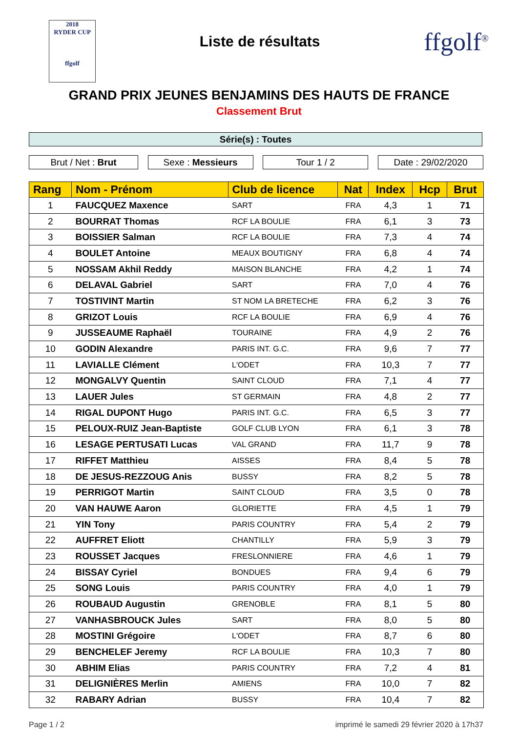2018
RYDER CUP
ffgolf
Liste de résultats
ffgolf<sup>®</sup>
GRAND PRIX JEUNES BENJAMINS DES HAUTS DE FRANCE
Classement Brut
Série(s) : Toutes
Brut / Net : Brut Sexe : Messieurs Tour 1 / 2 Date : 29/02/2020
| Rang | Nom - Prénom | Club de licence | Nat | Index | Hcp | Brut |
| --- | --- | --- | --- | --- | --- | --- |
| 1 | FAUCQUEZ Maxence | SART | FRA | 4,3 | 1 | 71 |
| 2 | BOURRAT Thomas | RCF LA BOULIE | FRA | 6,1 | 3 | 73 |
| 3 | BOISSIER Salman | RCF LA BOULIE | FRA | 7,3 | 4 | 74 |
| 4 | BOULET Antoine | MEAUX BOUTIGNY | FRA | 6,8 | 4 | 74 |
| 5 | NOSSAM Akhil Reddy | MAISON BLANCHE | FRA | 4,2 | 1 | 74 |
| 6 | DELAVAL Gabriel | SART | FRA | 7,0 | 4 | 76 |
| 7 | TOSTIVINT Martin | ST NOM LA BRETECHE | FRA | 6,2 | 3 | 76 |
| 8 | GRIZOT Louis | RCF LA BOULIE | FRA | 6,9 | 4 | 76 |
| 9 | JUSSEAUME Raphaël | TOURAINE | FRA | 4,9 | 2 | 76 |
| 10 | GODIN Alexandre | PARIS INT. G.C. | FRA | 9,6 | 7 | 77 |
| 11 | LAVIALLE Clément | L'ODET | FRA | 10,3 | 7 | 77 |
| 12 | MONGALVY Quentin | SAINT CLOUD | FRA | 7,1 | 4 | 77 |
| 13 | LAUER Jules | ST GERMAIN | FRA | 4,8 | 2 | 77 |
| 14 | RIGAL DUPONT Hugo | PARIS INT. G.C. | FRA | 6,5 | 3 | 77 |
| 15 | PELOUX-RUIZ Jean-Baptiste | GOLF CLUB LYON | FRA | 6,1 | 3 | 78 |
| 16 | LESAGE PERTUSATI Lucas | VAL GRAND | FRA | 11,7 | 9 | 78 |
| 17 | RIFFET Matthieu | AISSES | FRA | 8,4 | 5 | 78 |
| 18 | DE JESUS-REZZOUG Anis | BUSSY | FRA | 8,2 | 5 | 78 |
| 19 | PERRIGOT Martin | SAINT CLOUD | FRA | 3,5 | 0 | 78 |
| 20 | VAN HAUWE Aaron | GLORIETTE | FRA | 4,5 | 1 | 79 |
| 21 | YIN Tony | PARIS COUNTRY | FRA | 5,4 | 2 | 79 |
| 22 | AUFFRET Eliott | CHANTILLY | FRA | 5,9 | 3 | 79 |
| 23 | ROUSSET Jacques | FRESLONNIERE | FRA | 4,6 | 1 | 79 |
| 24 | BISSAY Cyriel | BONDUES | FRA | 9,4 | 6 | 79 |
| 25 | SONG Louis | PARIS COUNTRY | FRA | 4,0 | 1 | 79 |
| 26 | ROUBAUD Augustin | GRENOBLE | FRA | 8,1 | 5 | 80 |
| 27 | VANHASBROUCK Jules | SART | FRA | 8,0 | 5 | 80 |
| 28 | MOSTINI Grégoire | L'ODET | FRA | 8,7 | 6 | 80 |
| 29 | BENCHELEF Jeremy | RCF LA BOULIE | FRA | 10,3 | 7 | 80 |
| 30 | ABHIM Elias | PARIS COUNTRY | FRA | 7,2 | 4 | 81 |
| 31 | DELIGNIÈRES Merlin | AMIENS | FRA | 10,0 | 7 | 82 |
| 32 | RABARY Adrian | BUSSY | FRA | 10,4 | 7 | 82 |
Page 1 / 2 imprimé le samedi 29 février 2020 à 17h37